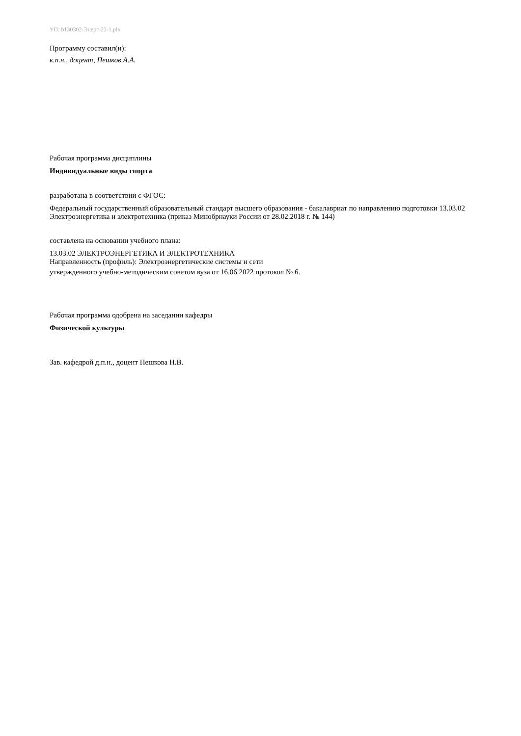УП: b130302-Энерг-22-1.plx
Программу составил(и):
к.п.н., доцент, Пешков А.А.
Рабочая программа дисциплины
Индивидуальные виды спорта
разработана в соответствии с ФГОС:
Федеральный государственный образовательный стандарт высшего образования - бакалавриат по направлению подготовки 13.03.02 Электроэнергетика и электротехника (приказ Минобрнауки России от 28.02.2018 г. № 144)
составлена на основании учебного плана:
13.03.02 ЭЛЕКТРОЭНЕРГЕТИКА И ЭЛЕКТРОТЕХНИКА
Направленность (профиль): Электроэнергетические системы и сети
утвержденного учебно-методическим советом вуза от 16.06.2022 протокол № 6.
Рабочая программа одобрена на заседании кафедры
Физической культуры
Зав. кафедрой д.п.н., доцент Пешкова Н.В.